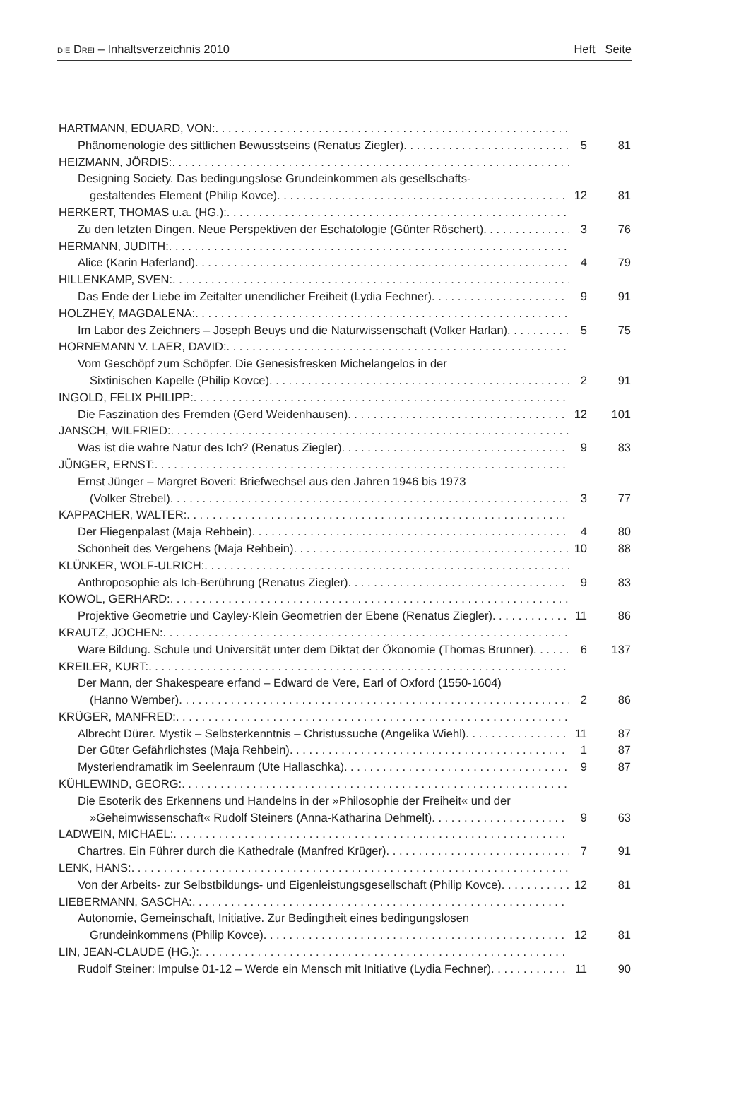DIE DREI – Inhaltsverzeichnis 2010 Heft Seite
HARTMANN, EDUARD, VON:
Phänomenologie des sittlichen Bewusstseins (Renatus Ziegler) 5 81
HEIZMANN, JÖRDIS:
Designing Society. Das bedingungslose Grundeinkommen als gesellschafts-
gestaltendes Element (Philip Kovce) 12 81
HERKERT, THOMAS u.a. (HG.):
Zu den letzten Dingen. Neue Perspektiven der Eschatologie (Günter Röschert) 3 76
HERMANN, JUDITH:
Alice (Karin Haferland) 4 79
HILLENKAMP, SVEN:
Das Ende der Liebe im Zeitalter unendlicher Freiheit (Lydia Fechner) 9 91
HOLZHEY, MAGDALENA:
Im Labor des Zeichners – Joseph Beuys und die Naturwissenschaft (Volker Harlan) 5 75
HORNEMANN V. LAER, DAVID:
Vom Geschöpf zum Schöpfer. Die Genesisfresken Michelangelos in der
Sixtinischen Kapelle (Philip Kovce) 2 91
INGOLD, FELIX PHILIPP:
Die Faszination des Fremden (Gerd Weidenhausen) 12 101
JANSCH, WILFRIED:
Was ist die wahre Natur des Ich? (Renatus Ziegler) 9 83
JÜNGER, ERNST:
Ernst Jünger – Margret Boveri: Briefwechsel aus den Jahren 1946 bis 1973
(Volker Strebel) 3 77
KAPPACHER, WALTER:
Der Fliegenpalast (Maja Rehbein) 4 80
Schönheit des Vergehens (Maja Rehbein) 10 88
KLÜNKER, WOLF-ULRICH:
Anthroposophie als Ich-Berührung (Renatus Ziegler) 9 83
KOWOL, GERHARD:
Projektive Geometrie und Cayley-Klein Geometrien der Ebene (Renatus Ziegler) 11 86
KRAUTZ, JOCHEN:
Ware Bildung. Schule und Universität unter dem Diktat der Ökonomie (Thomas Brunner) 6 137
KREILER, KURT:
Der Mann, der Shakespeare erfand – Edward de Vere, Earl of Oxford (1550-1604)
(Hanno Wember) 2 86
KRÜGER, MANFRED:
Albrecht Dürer. Mystik – Selbsterkenntnis – Christussuche (Angelika Wiehl) 11 87
Der Güter Gefährlichstes (Maja Rehbein) 1 87
Mysteriendramatik im Seelenraum (Ute Hallaschka) 9 87
KÜHLEWIND, GEORG:
Die Esoterik des Erkennens und Handelns in der »Philosophie der Freiheit« und der
»Geheimwissenschaft« Rudolf Steiners (Anna-Katharina Dehmelt) 9 63
LADWEIN, MICHAEL:
Chartres. Ein Führer durch die Kathedrale (Manfred Krüger) 7 91
LENK, HANS:
Von der Arbeits- zur Selbstbildungs- und Eigenleistungsgesellschaft (Philip Kovce) 12 81
LIEBERMANN, SASCHA:
Autonomie, Gemeinschaft, Initiative. Zur Bedingtheit eines bedingungslosen
Grundeinkommens (Philip Kovce) 12 81
LIN, JEAN-CLAUDE (HG.):
Rudolf Steiner: Impulse 01-12 – Werde ein Mensch mit Initiative (Lydia Fechner) 11 90